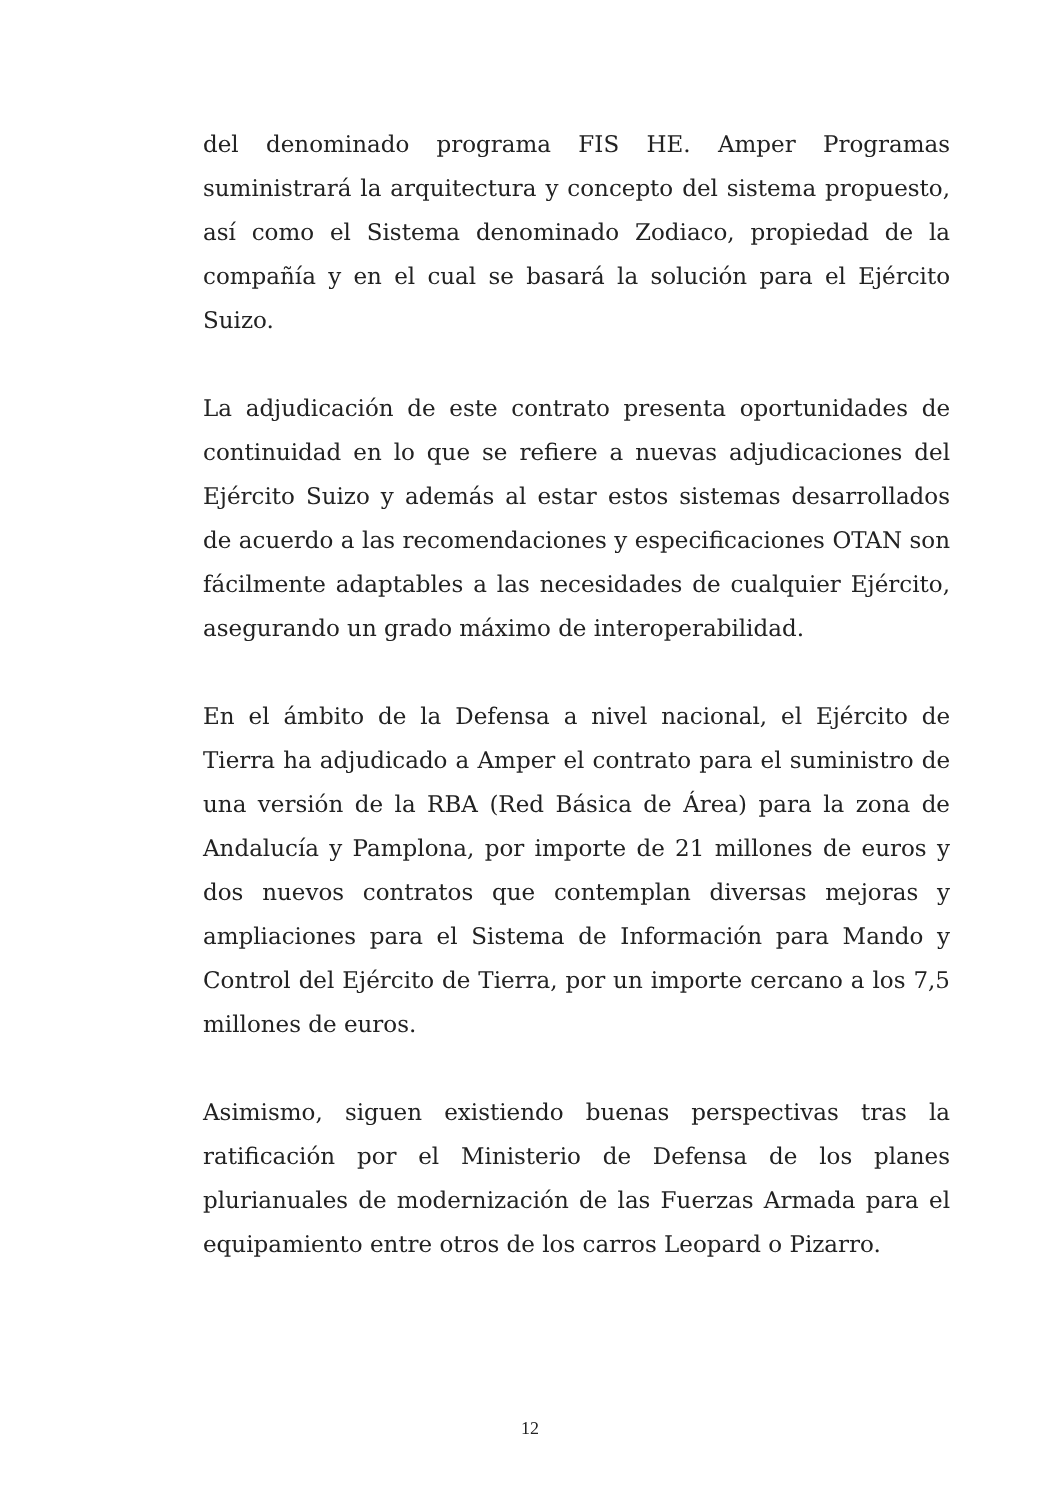del denominado programa FIS HE. Amper Programas suministrará la arquitectura y concepto del sistema propuesto, así como el Sistema denominado Zodiaco, propiedad de la compañía y en el cual se basará la solución para el Ejército Suizo.
La adjudicación de este contrato presenta oportunidades de continuidad en lo que se refiere a nuevas adjudicaciones del Ejército Suizo y además al estar estos sistemas desarrollados de acuerdo a las recomendaciones y especificaciones OTAN son fácilmente adaptables a las necesidades de cualquier Ejército, asegurando un grado máximo de interoperabilidad.
En el ámbito de la Defensa a nivel nacional, el Ejército de Tierra ha adjudicado a Amper el contrato para el suministro de una versión de la RBA (Red Básica de Área) para la zona de Andalucía y Pamplona, por importe de 21 millones de euros y dos nuevos contratos que contemplan diversas mejoras y ampliaciones para el Sistema de Información para Mando y Control del Ejército de Tierra, por un importe cercano a los 7,5 millones de euros.
Asimismo, siguen existiendo buenas perspectivas tras la ratificación por el Ministerio de Defensa de los planes plurianuales de modernización de las Fuerzas Armada para el equipamiento entre otros de los carros Leopard o Pizarro.
12